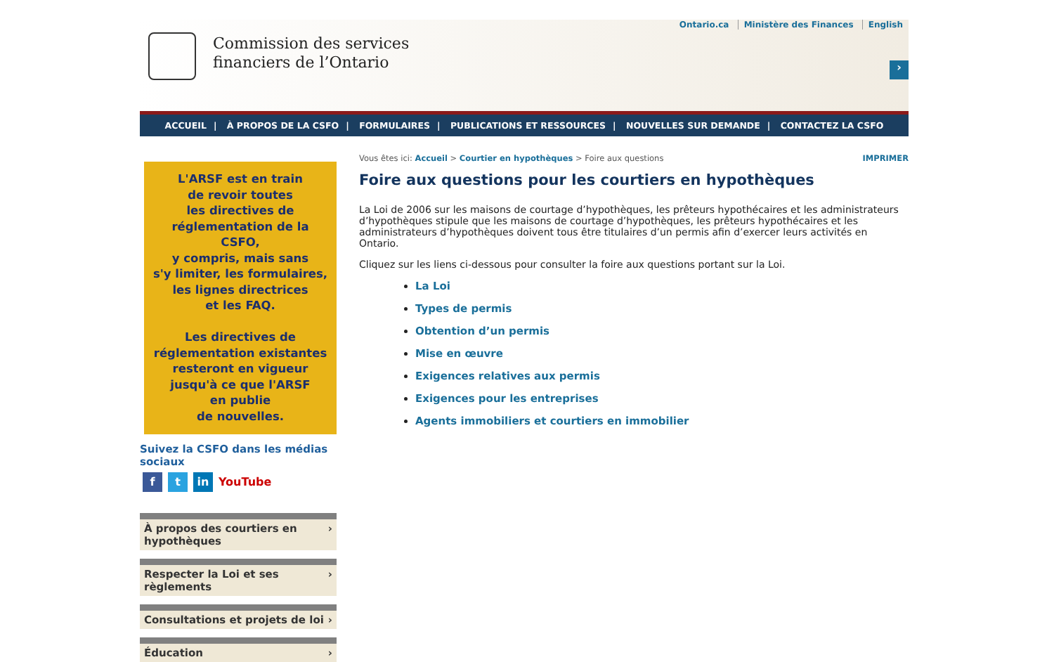Ontario.ca Ministère des Finances English
Commission des services
financiers de l’Ontario
›
ACCUEIL | À PROPOS DE LA CSFO | FORMULAIRES | PUBLICATIONS ET RESSOURCES | NOUVELLES SUR DEMANDE | CONTACTEZ LA CSFO
L'ARSF est en train
de revoir toutes
les directives de
réglementation de la CSFO,
y compris, mais sans
s'y limiter, les formulaires,
les lignes directrices
et les FAQ.
Les directives de
réglementation existantes
resteront en vigueur
jusqu'à ce que l'ARSF
en publie
de nouvelles.
Suivez la CSFO dans les médias sociaux
f t in YouTube
À propos des courtiers en hypothèques ›
Respecter la Loi et ses règlements ›
Consultations et projets de loi ›
Éducation ›
Vous êtes ici: Accueil > Courtier en hypothèques > Foire aux questions IMPRIMER
Foire aux questions pour les courtiers en hypothèques
La Loi de 2006 sur les maisons de courtage d’hypothèques, les prêteurs hypothécaires et les administrateurs d’hypothèques stipule que les maisons de courtage d’hypothèques, les prêteurs hypothécaires et les administrateurs d’hypothèques doivent tous être titulaires d’un permis afin d’exercer leurs activités en Ontario.
Cliquez sur les liens ci-dessous pour consulter la foire aux questions portant sur la Loi.
La Loi
Types de permis
Obtention d’un permis
Mise en œuvre
Exigences relatives aux permis
Exigences pour les entreprises
Agents immobiliers et courtiers en immobilier